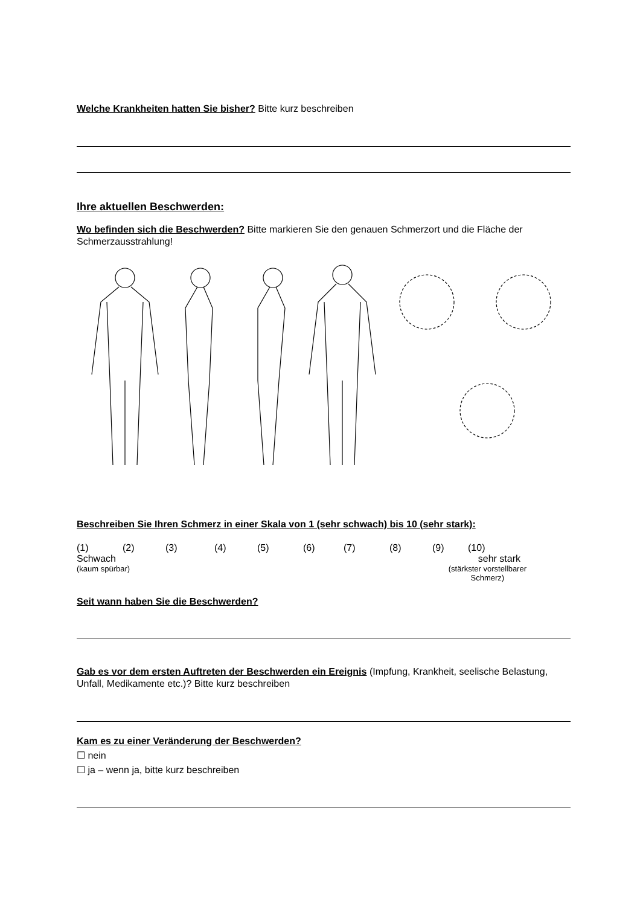Welche Krankheiten hatten Sie bisher? Bitte kurz beschreiben
Ihre aktuellen Beschwerden:
Wo befinden sich die Beschwerden? Bitte markieren Sie den genauen Schmerzort und die Fläche der Schmerzausstrahlung!
Beschreiben Sie Ihren Schmerz in einer Skala von 1 (sehr schwach) bis 10 (sehr stark):
(1) (2) (3) (4) (5) (6) (7) (8) (9) (10)
Schwach sehr stark
(kaum spürbar) (stärkster vorstellbarer
Schmerz)
Seit wann haben Sie die Beschwerden?
Gab es vor dem ersten Auftreten der Beschwerden ein Ereignis (Impfung, Krankheit, seelische Belastung, Unfall, Medikamente etc.)? Bitte kurz beschreiben
Kam es zu einer Veränderung der Beschwerden?
☐ nein
☐ ja – wenn ja, bitte kurz beschreiben